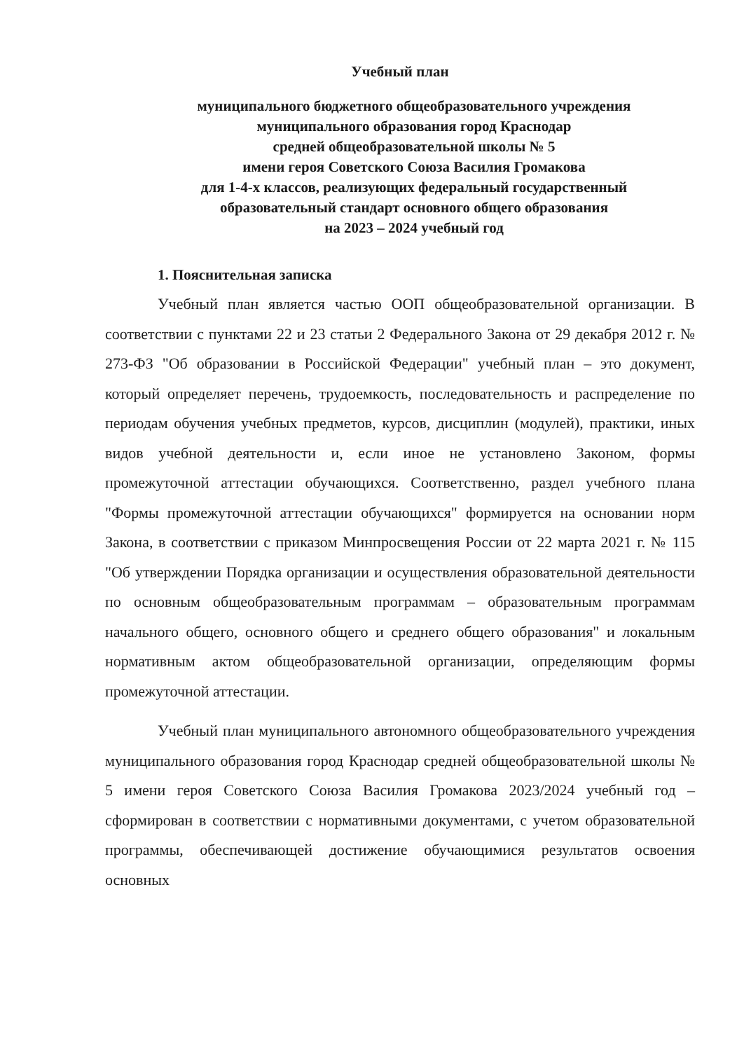Учебный план
муниципального бюджетного общеобразовательного учреждения
муниципального образования город Краснодар
средней общеобразовательной школы № 5
имени героя Советского Союза Василия Громакова
для 1-4-х классов, реализующих федеральный государственный
образовательный стандарт основного общего образования
на 2023 – 2024 учебный год
1. Пояснительная записка
Учебный план является частью ООП общеобразовательной организации. В соответствии с пунктами 22 и 23 статьи 2 Федерального Закона от 29 декабря 2012 г. № 273-ФЗ "Об образовании в Российской Федерации" учебный план – это документ, который определяет перечень, трудоемкость, последовательность и распределение по периодам обучения учебных предметов, курсов, дисциплин (модулей), практики, иных видов учебной деятельности и, если иное не установлено Законом, формы промежуточной аттестации обучающихся. Соответственно, раздел учебного плана "Формы промежуточной аттестации обучающихся" формируется на основании норм Закона, в соответствии с приказом Минпросвещения России от 22 марта 2021 г. № 115 "Об утверждении Порядка организации и осуществления образовательной деятельности по основным общеобразовательным программам – образовательным программам начального общего, основного общего и среднего общего образования" и локальным нормативным актом общеобразовательной организации, определяющим формы промежуточной аттестации.
Учебный план муниципального автономного общеобразовательного учреждения муниципального образования город Краснодар средней общеобразовательной школы № 5 имени героя Советского Союза Василия Громакова 2023/2024 учебный год – сформирован в соответствии с нормативными документами, с учетом образовательной программы, обеспечивающей достижение обучающимися результатов освоения основных